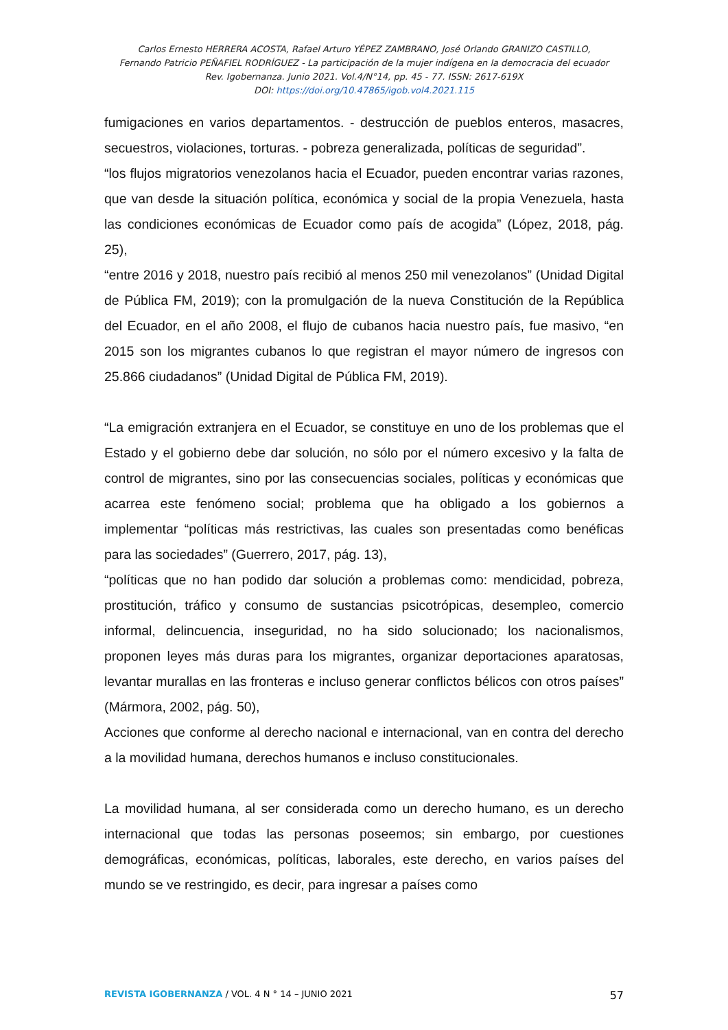Carlos Ernesto HERRERA ACOSTA, Rafael Arturo YÉPEZ ZAMBRANO, José Orlando GRANIZO CASTILLO,
Fernando Patricio PEÑAFIEL RODRÍGUEZ - La participación de la mujer indígena en la democracia del ecuador
Rev. Igobernanza. Junio 2021. Vol.4/N°14, pp. 45 - 77. ISSN: 2617-619X
DOI: https://doi.org/10.47865/igob.vol4.2021.115
fumigaciones en varios departamentos. - destrucción de pueblos enteros, masacres, secuestros, violaciones, torturas. - pobreza generalizada, políticas de seguridad”.
“los flujos migratorios venezolanos hacia el Ecuador, pueden encontrar varias razones, que van desde la situación política, económica y social de la propia Venezuela, hasta las condiciones económicas de Ecuador como país de acogida” (López, 2018, pág. 25),
“entre 2016 y 2018, nuestro país recibió al menos 250 mil venezolanos” (Unidad Digital de Pública FM, 2019); con la promulgación de la nueva Constitución de la República del Ecuador, en el año 2008, el flujo de cubanos hacia nuestro país, fue masivo, “en 2015 son los migrantes cubanos lo que registran el mayor número de ingresos con 25.866 ciudadanos” (Unidad Digital de Pública FM, 2019).
“La emigración extranjera en el Ecuador, se constituye en uno de los problemas que el Estado y el gobierno debe dar solución, no sólo por el número excesivo y la falta de control de migrantes, sino por las consecuencias sociales, políticas y económicas que acarrea este fenómeno social; problema que ha obligado a los gobiernos a implementar “políticas más restrictivas, las cuales son presentadas como benéficas para las sociedades” (Guerrero, 2017, pág. 13),
“políticas que no han podido dar solución a problemas como: mendicidad, pobreza, prostitución, tráfico y consumo de sustancias psicotrópicas, desempleo, comercio informal, delincuencia, inseguridad, no ha sido solucionado; los nacionalismos, proponen leyes más duras para los migrantes, organizar deportaciones aparatosas, levantar murallas en las fronteras e incluso generar conflictos bélicos con otros países” (Mármora, 2002, pág. 50),
Acciones que conforme al derecho nacional e internacional, van en contra del derecho a la movilidad humana, derechos humanos e incluso constitucionales.
La movilidad humana, al ser considerada como un derecho humano, es un derecho internacional que todas las personas poseemos; sin embargo, por cuestiones demográficas, económicas, políticas, laborales, este derecho, en varios países del mundo se ve restringido, es decir, para ingresar a países como
REVISTA IGOBERNANZA / VOL. 4 N ° 14 – JUNIO 2021 57